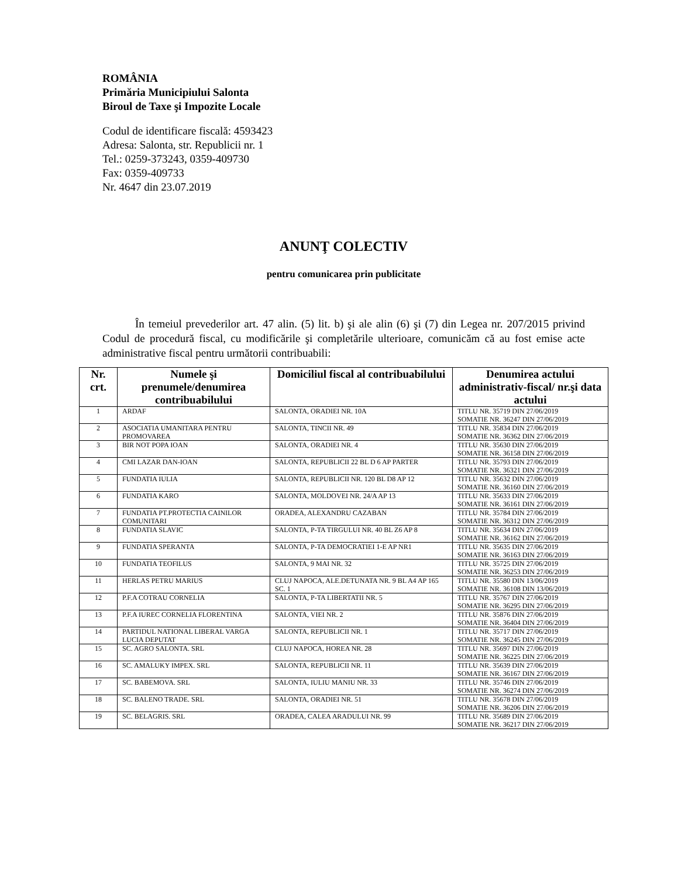ROMÂNIA
Primăria Municipiului Salonta
Biroul de Taxe şi Impozite Locale
Codul de identificare fiscală: 4593423
Adresa: Salonta, str. Republicii nr. 1
Tel.: 0259-373243, 0359-409730
Fax: 0359-409733
Nr. 4647 din 23.07.2019
ANUNŢ COLECTIV
pentru comunicarea prin publicitate
În temeiul prevederilor art. 47 alin. (5) lit. b) şi ale alin (6) şi (7) din Legea nr. 207/2015 privind Codul de procedură fiscal, cu modificările şi completările ulterioare, comunicăm că au fost emise acte administrative fiscal pentru următorii contribuabili:
| Nr. crt. | Numele şi prenumele/denumirea contribuabilului | Domiciliul fiscal al contribuabilului | Denumirea actului administrativ-fiscal/ nr.şi data actului |
| --- | --- | --- | --- |
| 1 | ARDAF | SALONTA, ORADIEI NR. 10A | TITLU NR. 35719 DIN 27/06/2019 SOMATIE NR. 36247 DIN 27/06/2019 |
| 2 | ASOCIATIA UMANITARA PENTRU PROMOVAREA | SALONTA, TINCII NR. 49 | TITLU NR. 35834 DIN 27/06/2019 SOMATIE NR. 36362 DIN 27/06/2019 |
| 3 | BIR NOT POPA IOAN | SALONTA, ORADIEI NR. 4 | TITLU NR. 35630 DIN 27/06/2019 SOMATIE NR. 36158 DIN 27/06/2019 |
| 4 | CMI LAZAR DAN-IOAN | SALONTA, REPUBLICII 22 BL D 6 AP PARTER | TITLU NR. 35793 DIN 27/06/2019 SOMATIE NR. 36321 DIN 27/06/2019 |
| 5 | FUNDATIA IULIA | SALONTA, REPUBLICII NR. 120 BL D8 AP 12 | TITLU NR. 35632 DIN 27/06/2019 SOMATIE NR. 36160 DIN 27/06/2019 |
| 6 | FUNDATIA KARO | SALONTA, MOLDOVEI NR. 24/A AP 13 | TITLU NR. 35633 DIN 27/06/2019 SOMATIE NR. 36161 DIN 27/06/2019 |
| 7 | FUNDATIA PT.PROTECTIA CAINILOR COMUNITARI | ORADEA, ALEXANDRU CAZABAN | TITLU NR. 35784 DIN 27/06/2019 SOMATIE NR. 36312 DIN 27/06/2019 |
| 8 | FUNDATIA SLAVIC | SALONTA, P-TA TIRGULUI NR. 40 BL Z6 AP 8 | TITLU NR. 35634 DIN 27/06/2019 SOMATIE NR. 36162 DIN 27/06/2019 |
| 9 | FUNDATIA SPERANTA | SALONTA, P-TA DEMOCRATIEI 1-E AP NR1 | TITLU NR. 35635 DIN 27/06/2019 SOMATIE NR. 36163 DIN 27/06/2019 |
| 10 | FUNDATIA TEOFILUS | SALONTA, 9 MAI NR. 32 | TITLU NR. 35725 DIN 27/06/2019 SOMATIE NR. 36253 DIN 27/06/2019 |
| 11 | HERLAS PETRU MARIUS | CLUJ NAPOCA, ALE.DETUNATA NR. 9 BL A4 AP 165 SC. 1 | TITLU NR. 35580 DIN 13/06/2019 SOMATIE NR. 36108 DIN 13/06/2019 |
| 12 | P.F.A COTRAU CORNELIA | SALONTA, P-TA LIBERTATII NR. 5 | TITLU NR. 35767 DIN 27/06/2019 SOMATIE NR. 36295 DIN 27/06/2019 |
| 13 | P.F.A IUREC CORNELIA FLORENTINA | SALONTA, VIEI NR. 2 | TITLU NR. 35876 DIN 27/06/2019 SOMATIE NR. 36404 DIN 27/06/2019 |
| 14 | PARTIDUL NATIONAL LIBERAL VARGA LUCIA DEPUTAT | SALONTA, REPUBLICII NR. 1 | TITLU NR. 35717 DIN 27/06/2019 SOMATIE NR. 36245 DIN 27/06/2019 |
| 15 | SC. AGRO SALONTA. SRL | CLUJ NAPOCA, HOREA NR. 28 | TITLU NR. 35697 DIN 27/06/2019 SOMATIE NR. 36225 DIN 27/06/2019 |
| 16 | SC. AMALUKY IMPEX. SRL | SALONTA, REPUBLICII NR. 11 | TITLU NR. 35639 DIN 27/06/2019 SOMATIE NR. 36167 DIN 27/06/2019 |
| 17 | SC. BABEMOVA. SRL | SALONTA, IULIU MANIU NR. 33 | TITLU NR. 35746 DIN 27/06/2019 SOMATIE NR. 36274 DIN 27/06/2019 |
| 18 | SC. BALENO TRADE. SRL | SALONTA, ORADIEI NR. 51 | TITLU NR. 35678 DIN 27/06/2019 SOMATIE NR. 36206 DIN 27/06/2019 |
| 19 | SC. BELAGRIS. SRL | ORADEA, CALEA ARADULUI NR. 99 | TITLU NR. 35689 DIN 27/06/2019 SOMATIE NR. 36217 DIN 27/06/2019 |